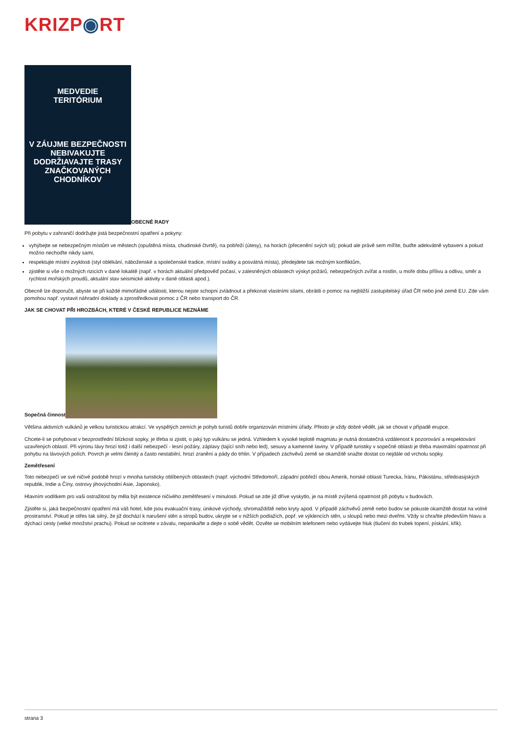KRIZP◉RT
MEDVEDIE
TERITÓRIUM
V ZÁUJME BEZPEČNOSTI
NEBIVAKUJTE
DODRŽIAVAJTE TRASY
ZNAČKOVANÝCH CHODNÍKOV
OBECNÉ RADY
Při pobytu v zahraničí dodržujte jistá bezpečnostní opatření a pokyny:
vyhýbejte se nebezpečným místům ve městech (opuštěná místa, chudinské čtvrtě), na pobřeží (útesy), na horách (přecenění svých sil); pokud ale právě sem míříte, buďte adekvátně vybaveni a pokud možno nechoďte nikdy sami,
respektujte místní zvyklosti (styl oblékání, náboženské a společenské tradice, místní svátky a posvátná místa), předejdete tak možným konfliktům,
zjistěte si vše o možných rizicích v dané lokalitě (např. v horách aktuální předpověď počasí, v zalesněných oblastech výskyt požárů, nebezpečných zvířat a rostlin, u moře dobu přílivu a odlivu, směr a rychlost mořských proudů, aktuální stav seismické aktivity v dané oblasti apod.).
Obecně lze doporučit, abyste se při každé mimořádné události, kterou nejste schopni zvládnout a překonat vlastními silami, obrátili o pomoc na nejbližší zastupitelský úřad ČR nebo jiné země EU. Zde vám pomohou např. vystavit náhradní doklady a zprostředkovat pomoc z ČR nebo transport do ČR.
JAK SE CHOVAT PŘI HROZBÁCH, KTERÉ V ČESKÉ REPUBLICE NEZNÁME
Sopečná činnost
Většina aktivních vulkánů je velkou turistickou atrakcí. Ve vyspělých zemích je pohyb turistů dobře organizován místními úřady. Přesto je vždy dobré vědět, jak se chovat v případě erupce.
Chcete-li se pohybovat v bezprostřední blízkosti sopky, je třeba si zjistit, o jaký typ vulkánu se jedná. Vzhledem k vysoké teplotě magmatu je nutná dostatečná vzdálenost k pozorování a respektování uzavřených oblastí. Při výronu lávy hrozí totiž i další nebezpečí - lesní požáry, záplavy (tající sníh nebo led), sesuvy a kamenné laviny. V případě turistiky v sopečné oblasti je třeba maximální opatrnost při pohybu na lávových polích. Povrch je velmi členitý a často nestabilní, hrozí zranění a pády do trhlin. V případech záchvěvů země se okamžitě snažte dostat co nejdále od vrcholu sopky.
Zemětřesení
Toto nebezpečí ve své ničivé podobě hrozí v mnoha turisticky oblíbených oblastech (např. východní Středomoří, západní pobřeží obou Amerik, horské oblasti Turecka, Íránu, Pákistánu, středoasijských republik, Indie a Číny, ostrovy jihovýchodní Asie, Japonsko).
Hlavním vodítkem pro vaši ostražitost by měla být existence ničivého zemětřesení v minulosti. Pokud se zde již dříve vyskytlo, je na místě zvýšená opatrnost při pobytu v budovách.
Zjistěte si, jaká bezpečnostní opatření má váš hotel, kde jsou evakuační trasy, únikové východy, shromaždiště nebo kryty apod. V případě záchvěvů země nebo budov se pokuste okamžitě dostat na volné prostranství. Pokud je otřes tak silný, že již dochází k narušení stěn a stropů budov, ukryjte se v nižších podlažích, popř. ve výklencích stěn, u sloupů nebo mezi dveřmi. Vždy si chraňte především hlavu a dýchací cesty (velké množství prachu). Pokud se ocitnete v závalu, nepanikařte a dejte o sobě vědět. Ozvěte se mobilním telefonem nebo vydávejte hluk (tlučení do trubek topení, pískání, křik).
strana 3